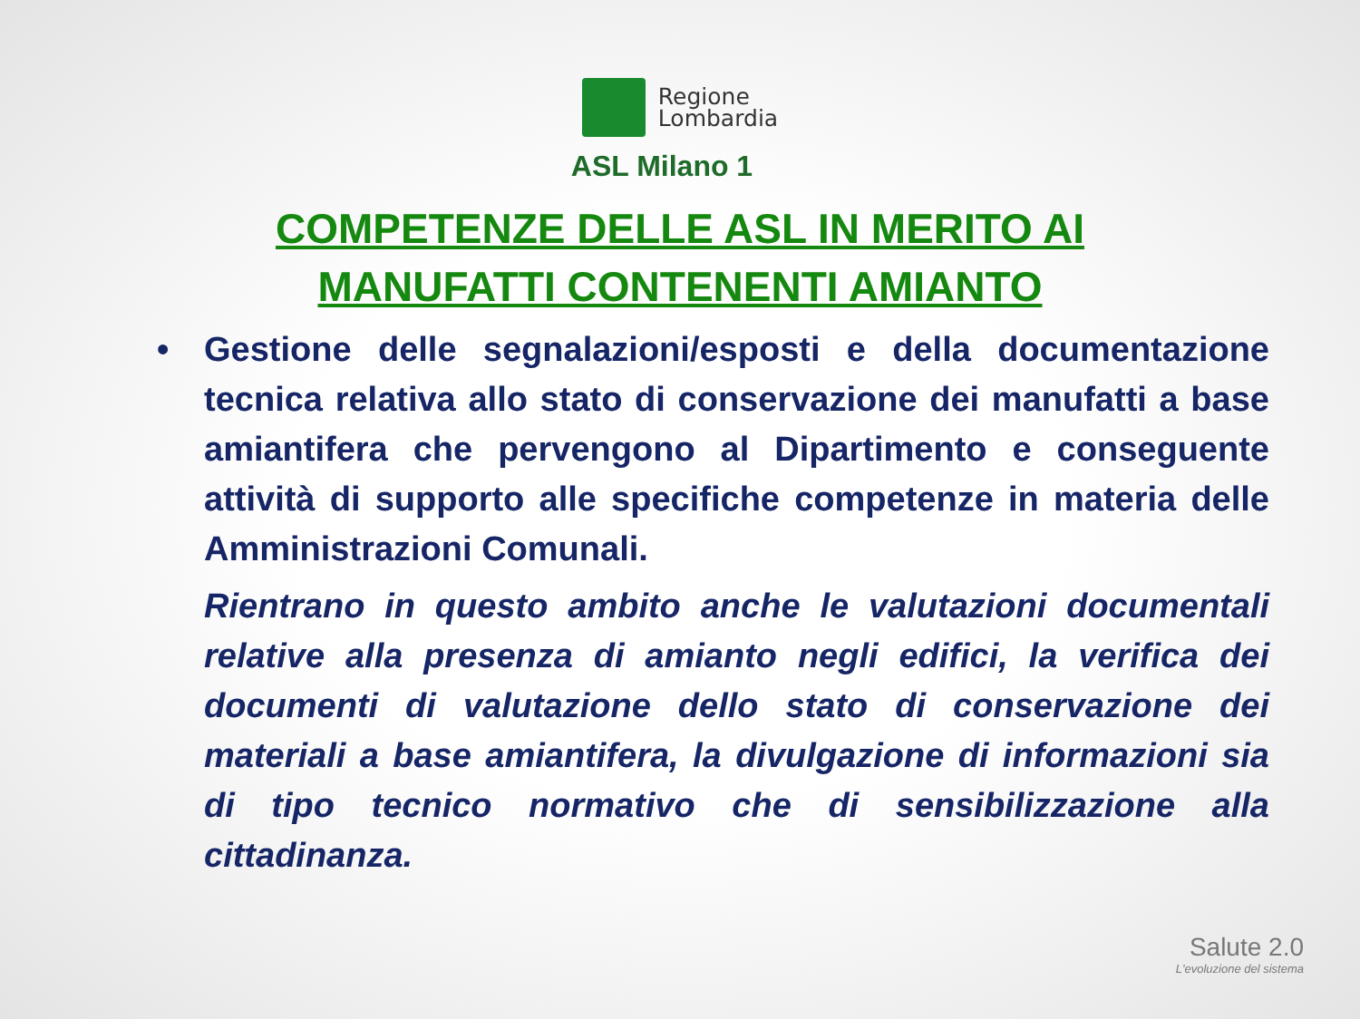Regione
Lombardia
ASL Milano 1
COMPETENZE DELLE ASL IN MERITO AI MANUFATTI CONTENENTI AMIANTO
• Gestione delle segnalazioni/esposti e della documentazione tecnica relativa allo stato di conservazione dei manufatti a base amiantifera che pervengono al Dipartimento e conseguente attività di supporto alle specifiche competenze in materia delle Amministrazioni Comunali.
Rientrano in questo ambito anche le valutazioni documentali relative alla presenza di amianto negli edifici, la verifica dei documenti di valutazione dello stato di conservazione dei materiali a base amiantifera, la divulgazione di informazioni sia di tipo tecnico normativo che di sensibilizzazione alla cittadinanza.
Salute 2.0
L'evoluzione del sistema